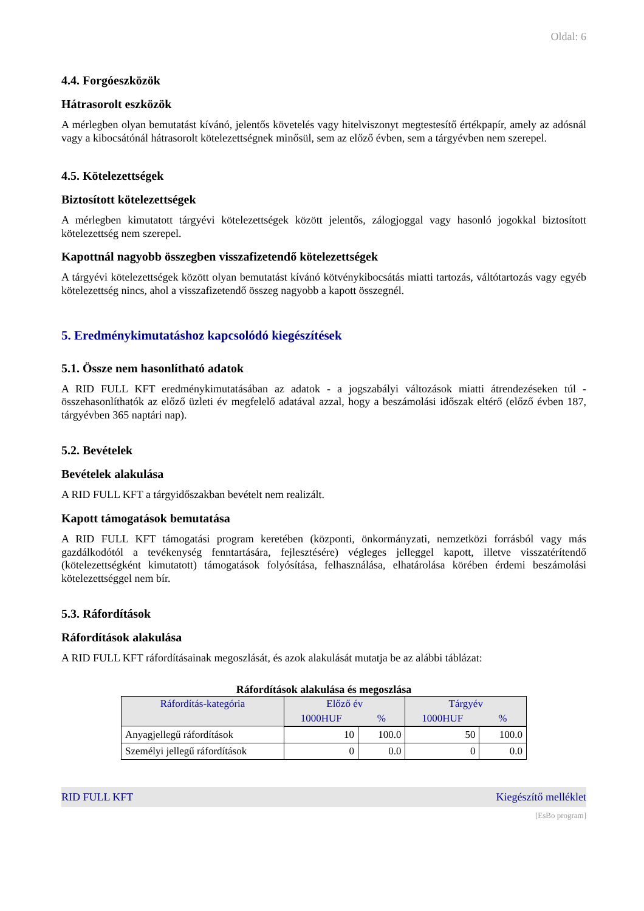Oldal: 6
4.4. Forgóeszközök
Hátrasorolt eszközök
A mérlegben olyan bemutatást kívánó, jelentős követelés vagy hitelviszonyt megtestesítő értékpapír, amely az adósnál vagy a kibocsátónál hátrasorolt kötelezettségnek minősül, sem az előző évben, sem a tárgyévben nem szerepel.
4.5. Kötelezettségek
Biztosított kötelezettségek
A mérlegben kimutatott tárgyévi kötelezettségek között jelentős, zálogjoggal vagy hasonló jogokkal biztosított kötelezettség nem szerepel.
Kapottnál nagyobb összegben visszafizetendő kötelezettségek
A tárgyévi kötelezettségek között olyan bemutatást kívánó kötvénykibocsátás miatti tartozás, váltótartozás vagy egyéb kötelezettség nincs, ahol a visszafizetendő összeg nagyobb a kapott összegnél.
5. Eredménykimutatáshoz kapcsolódó kiegészítések
5.1. Össze nem hasonlítható adatok
A RID FULL KFT eredménykimutatásában az adatok - a jogszabályi változások miatti átrendezéseken túl - összehasonlíthatók az előző üzleti év megfelelő adatával azzal, hogy a beszámolási időszak eltérő (előző évben 187, tárgyévben 365 naptári nap).
5.2. Bevételek
Bevételek alakulása
A RID FULL KFT a tárgyidőszakban bevételt nem realizált.
Kapott támogatások bemutatása
A RID FULL KFT támogatási program keretében (központi, önkormányzati, nemzetközi forrásból vagy más gazdálkodótól a tevékenység fenntartására, fejlesztésére) végleges jelleggel kapott, illetve visszatérítendő (kötelezettségként kimutatott) támogatások folyósítása, felhasználása, elhatárolása körében érdemi beszámolási kötelezettséggel nem bír.
5.3. Ráfordítások
Ráfordítások alakulása
A RID FULL KFT ráfordításainak megoszlását, és azok alakulását mutatja be az alábbi táblázat:
Ráfordítások alakulása és megoszlása
| Ráfordítás-kategória | Előző év | | Tárgyév | |
| --- | --- | --- | --- | --- |
| | 1000HUF | % | 1000HUF | % |
| Anyagjellegű ráfordítások | 10 | 100.0 | 50 | 100.0 |
| Személyi jellegű ráfordítások | 0 | 0.0 | 0 | 0.0 |
RID FULL KFT Kiegészítő melléklet
[EsBo program]